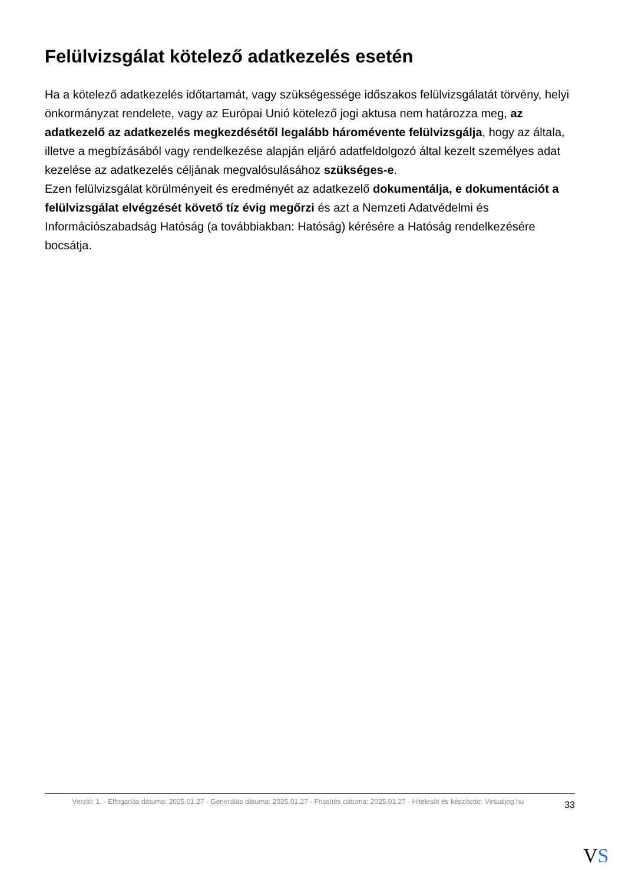Felülvizsgálat kötelező adatkezelés esetén
Ha a kötelező adatkezelés időtartamát, vagy szükségessége időszakos felülvizsgálatát törvény, helyi önkormányzat rendelete, vagy az Európai Unió kötelező jogi aktusa nem határozza meg, az adatkezelő az adatkezelés megkezdésétől legalább háromévente felülvizsgálja, hogy az általa, illetve a megbízásából vagy rendelkezése alapján eljáró adatfeldolgozó által kezelt személyes adat kezelése az adatkezelés céljának megvalósulásához szükséges-e.
Ezen felülvizsgálat körülményeit és eredményét az adatkezelő dokumentálja, e dokumentációt a felülvizsgálat elvégzését követő tíz évig megőrzi és azt a Nemzeti Adatvédelmi és Információszabadság Hatóság (a továbbiakban: Hatóság) kérésére a Hatóság rendelkezésére bocsátja.
Verzió: 1. · Elfogadás dátuma: 2025.01.27 · Generálás dátuma: 2025.01.27 · Frissítés dátuma: 2025.01.27 · Hitelesíti és készítette: Virtualjog.hu
33
VS